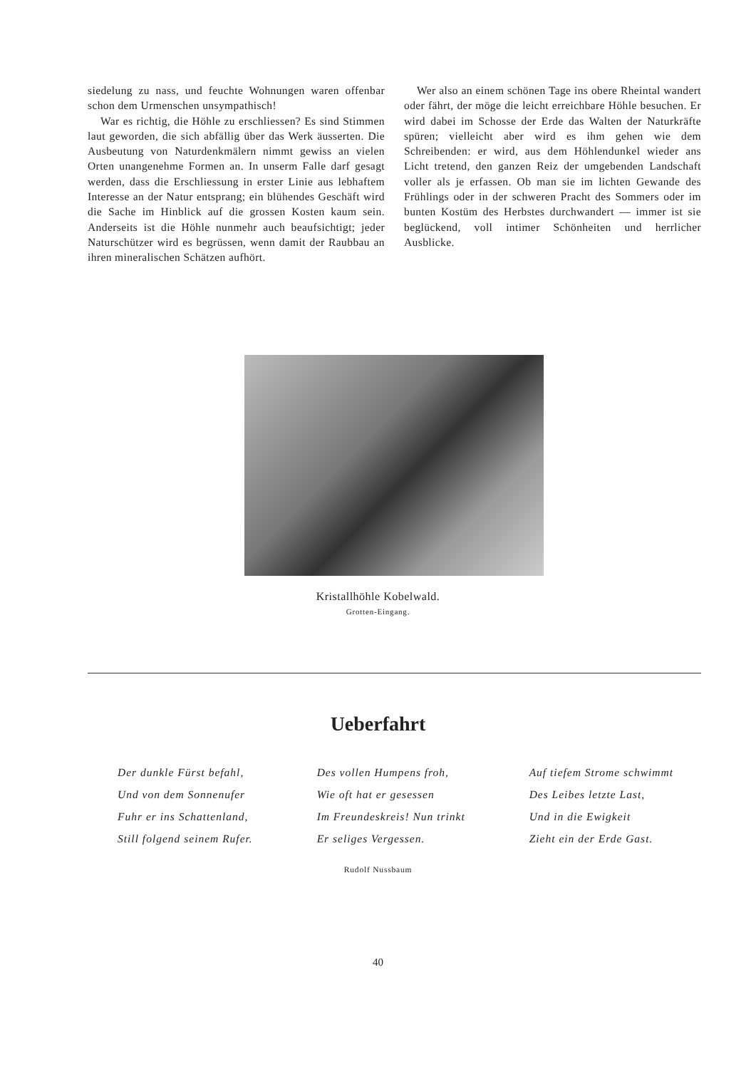siedelung zu nass, und feuchte Wohnungen waren offenbar schon dem Urmenschen unsympathisch!
War es richtig, die Höhle zu erschliessen? Es sind Stimmen laut geworden, die sich abfällig über das Werk äusserten. Die Ausbeutung von Naturdenkmälern nimmt gewiss an vielen Orten unangenehme Formen an. In unserm Falle darf gesagt werden, dass die Erschliessung in erster Linie aus lebhaftem Interesse an der Natur entsprang; ein blühendes Geschäft wird die Sache im Hinblick auf die grossen Kosten kaum sein. Anderseits ist die Höhle nunmehr auch beaufsichtigt; jeder Naturschützer wird es begrüssen, wenn damit der Raubbau an ihren mineralischen Schätzen aufhört.
Wer also an einem schönen Tage ins obere Rheintal wandert oder fährt, der möge die leicht erreichbare Höhle besuchen. Er wird dabei im Schosse der Erde das Walten der Naturkräfte spüren; vielleicht aber wird es ihm gehen wie dem Schreibenden: er wird, aus dem Höhlendunkel wieder ans Licht tretend, den ganzen Reiz der umgebenden Landschaft voller als je erfassen. Ob man sie im lichten Gewande des Frühlings oder in der schweren Pracht des Sommers oder im bunten Kostüm des Herbstes durchwandert — immer ist sie beglückend, voll intimer Schönheiten und herrlicher Ausblicke.
Kristallhöhle Kobelwald.
Grotten-Eingang.
Ueberfahrt
Der dunkle Fürst befahl,
Und von dem Sonnenufer
Fuhr er ins Schattenland,
Still folgend seinem Rufer.
Des vollen Humpens froh,
Wie oft hat er gesessen
Im Freundeskreis! Nun trinkt
Er seliges Vergessen.
Auf tiefem Strome schwimmt
Des Leibes letzte Last,
Und in die Ewigkeit
Zieht ein der Erde Gast.
Rudolf Nussbaum
40